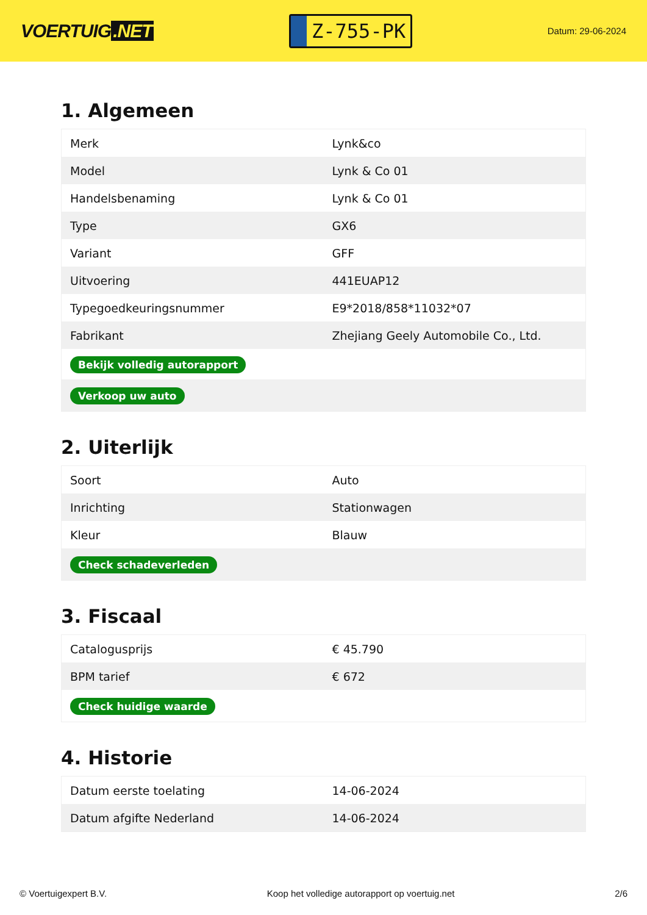VOERTUIG.NET
Z-755-PK
Datum: 29-06-2024
1. Algemeen
| Merk | Lynk&co |
| Model | Lynk & Co 01 |
| Handelsbenaming | Lynk & Co 01 |
| Type | GX6 |
| Variant | GFF |
| Uitvoering | 441EUAP12 |
| Typegoedkeuringsnummer | E9*2018/858*11032*07 |
| Fabrikant | Zhejiang Geely Automobile Co., Ltd. |
| Bekijk volledig autorapport | |
| Verkoop uw auto | |
2. Uiterlijk
| Soort | Auto |
| Inrichting | Stationwagen |
| Kleur | Blauw |
| Check schadeverleden | |
3. Fiscaal
| Catalogusprijs | € 45.790 |
| BPM tarief | € 672 |
| Check huidige waarde | |
4. Historie
| Datum eerste toelating | 14-06-2024 |
| Datum afgifte Nederland | 14-06-2024 |
© Voertuigexpert B.V. Koop het volledige autorapport op voertuig.net 2/6